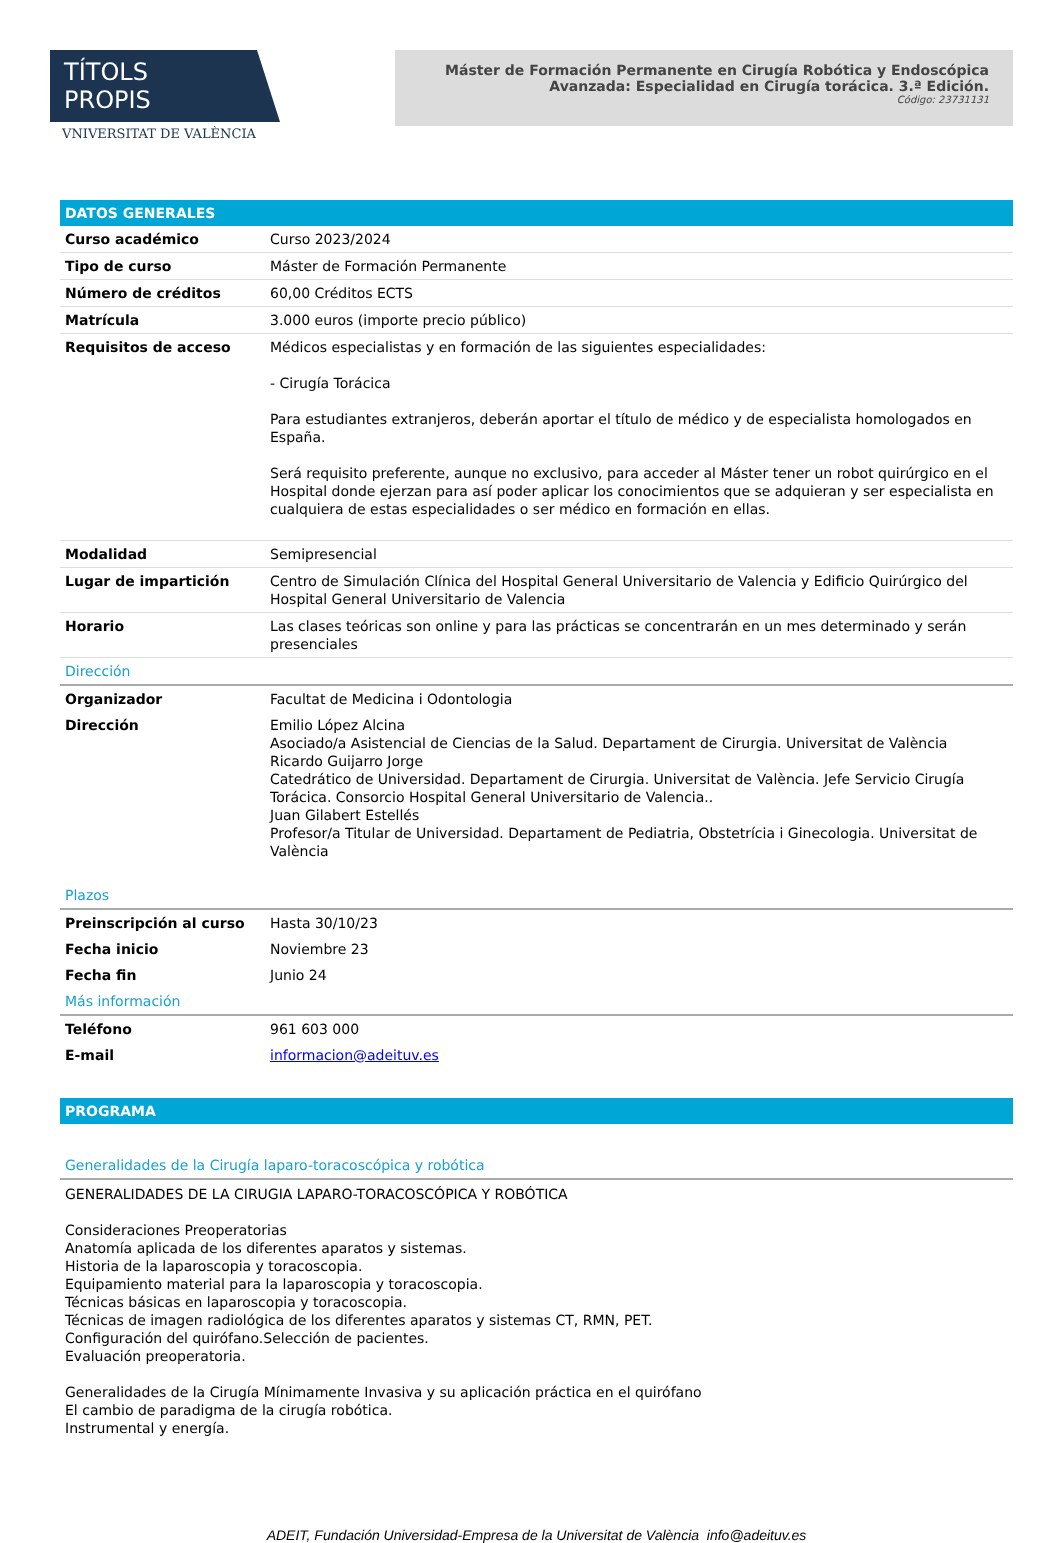TÍTOLS PROPIS
VNIVERSITAT DE VALÈNCIA
Máster de Formación Permanente en Cirugía Robótica y Endoscópica
Avanzada: Especialidad en Cirugía torácica. 3.ª Edición.
Código: 23731131
DATOS GENERALES
| Curso académico | Curso 2023/2024 |
| Tipo de curso | Máster de Formación Permanente |
| Número de créditos | 60,00 Créditos ECTS |
| Matrícula | 3.000 euros (importe precio público) |
| Requisitos de acceso | Médicos especialistas y en formación de las siguientes especialidades: - Cirugía Torácica Para estudiantes extranjeros, deberán aportar el título de médico y de especialista homologados en España. Será requisito preferente, aunque no exclusivo, para acceder al Máster tener un robot quirúrgico en el Hospital donde ejerzan para así poder aplicar los conocimientos que se adquieran y ser especialista en cualquiera de estas especialidades o ser médico en formación en ellas. |
| Modalidad | Semipresencial |
| Lugar de impartición | Centro de Simulación Clínica del Hospital General Universitario de Valencia y Edificio Quirúrgico del Hospital General Universitario de Valencia |
| Horario | Las clases teóricas son online y para las prácticas se concentrarán en un mes determinado y serán presenciales |
| Dirección | |
| Organizador | Facultat de Medicina i Odontologia |
| Dirección | Emilio López Alcina Asociado/a Asistencial de Ciencias de la Salud. Departament de Cirurgia. Universitat de València Ricardo Guijarro Jorge Catedrático de Universidad. Departament de Cirurgia. Universitat de València. Jefe Servicio Cirugía Torácica. Consorcio Hospital General Universitario de Valencia.. Juan Gilabert Estellés Profesor/a Titular de Universidad. Departament de Pediatria, Obstetrícia i Ginecologia. Universitat de València |
| Plazos | |
| Preinscripción al curso | Hasta 30/10/23 |
| Fecha inicio | Noviembre 23 |
| Fecha fin | Junio 24 |
| Más información | |
| Teléfono | 961 603 000 |
| E-mail | informacion@adeituv.es |
PROGRAMA
| Generalidades de la Cirugía laparo-toracoscópica y robótica |
GENERALIDADES DE LA CIRUGIA LAPARO-TORACOSCÓPICA Y ROBÓTICA
Consideraciones Preoperatorias
Anatomía aplicada de los diferentes aparatos y sistemas.
Historia de la laparoscopia y toracoscopia.
Equipamiento material para la laparoscopia y toracoscopia.
Técnicas básicas en laparoscopia y toracoscopia.
Técnicas de imagen radiológica de los diferentes aparatos y sistemas CT, RMN, PET.
Configuración del quirófano.Selección de pacientes.
Evaluación preoperatoria.
Generalidades de la Cirugía Mínimamente Invasiva y su aplicación práctica en el quirófano
El cambio de paradigma de la cirugía robótica.
Instrumental y energía.
ADEIT, Fundación Universidad-Empresa de la Universitat de València info@adeituv.es